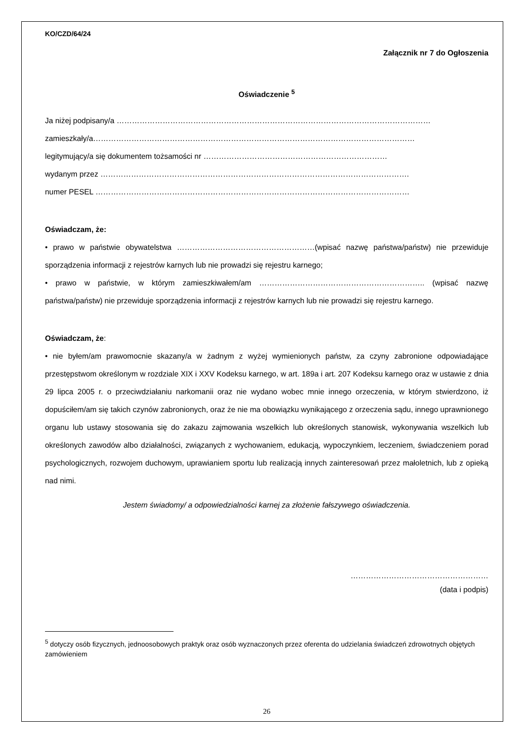KO/CZD/64/24
Załącznik nr 7 do Ogłoszenia
Oświadczenie <sup>5</sup>
Ja niżej podpisany/a ……………………………………………………………………………………………………………
zamieszkały/a………………………………………………………………………………………………………………
legitymujący/a się dokumentem tożsamości nr ………………………………………………………………
wydanym przez ………………………………………………………………………………………………………….
numer PESEL ……………………………………………………………………………………………………………
Oświadczam, że:
• prawo w państwie obywatelstwa ………………………………………………(wpisać nazwę państwa/państw) nie przewiduje sporządzenia informacji z rejestrów karnych lub nie prowadzi się rejestru karnego;
• prawo w państwie, w którym zamieszkiwałem/am ……………………………………………………….. (wpisać nazwę państwa/państw) nie przewiduje sporządzenia informacji z rejestrów karnych lub nie prowadzi się rejestru karnego.
Oświadczam, że:
• nie byłem/am prawomocnie skazany/a w żadnym z wyżej wymienionych państw, za czyny zabronione odpowiadające przestępstwom określonym w rozdziale XIX i XXV Kodeksu karnego, w art. 189a i art. 207 Kodeksu karnego oraz w ustawie z dnia 29 lipca 2005 r. o przeciwdziałaniu narkomanii oraz nie wydano wobec mnie innego orzeczenia, w którym stwierdzono, iż dopuściłem/am się takich czynów zabronionych, oraz że nie ma obowiązku wynikającego z orzeczenia sądu, innego uprawnionego organu lub ustawy stosowania się do zakazu zajmowania wszelkich lub określonych stanowisk, wykonywania wszelkich lub określonych zawodów albo działalności, związanych z wychowaniem, edukacją, wypoczynkiem, leczeniem, świadczeniem porad psychologicznych, rozwojem duchowym, uprawianiem sportu lub realizacją innych zainteresowań przez małoletnich, lub z opieką nad nimi.
Jestem świadomy/ a odpowiedzialności karnej za złożenie fałszywego oświadczenia.
………………………………………………
(data i podpis)
<sup>5</sup> dotyczy osób fizycznych, jednoosobowych praktyk oraz osób wyznaczonych przez oferenta do udzielania świadczeń zdrowotnych objętych zamówieniem
26